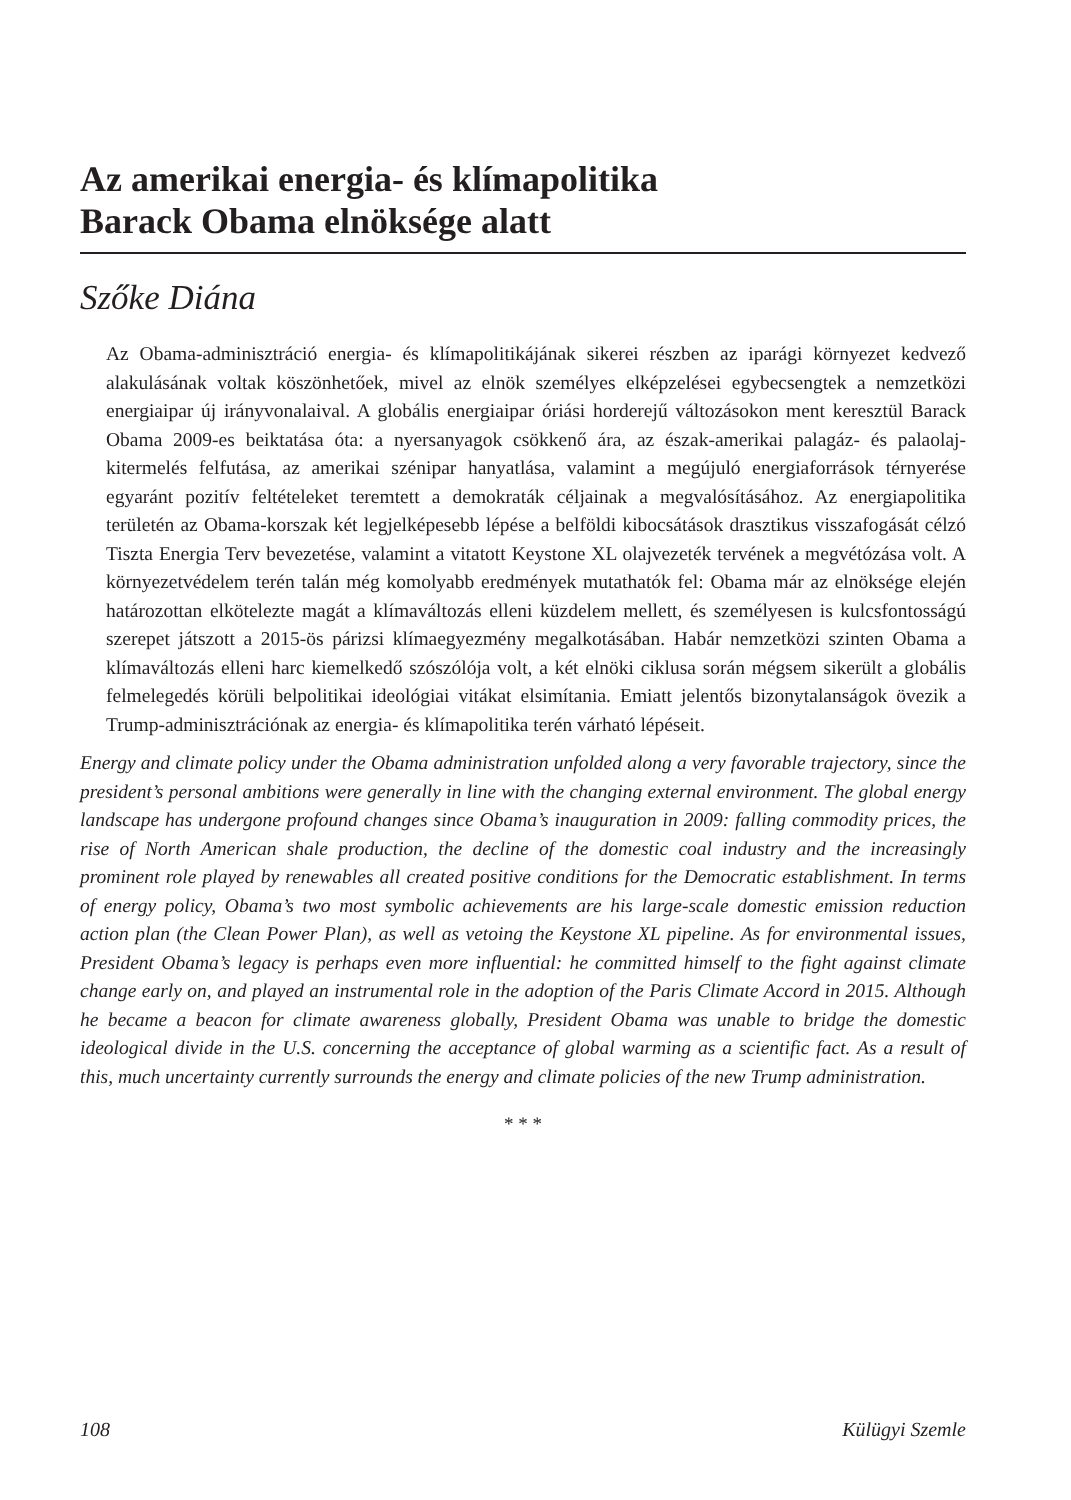Az amerikai energia- és klímapolitika
Barack Obama elnöksége alatt
Szőke Diána
Az Obama-adminisztráció energia- és klímapolitikájának sikerei részben az iparági környezet kedvező alakulásának voltak köszönhetőek, mivel az elnök személyes elképzelései egybecsengtek a nemzetközi energiaipar új irányvonalaival. A globális energiaipar óriási horderejű változásokon ment keresztül Barack Obama 2009-es beiktatása óta: a nyersanyagok csökkenő ára, az észak-amerikai palagáz- és palaolaj-kitermelés felfutása, az amerikai szénipar hanyatlása, valamint a megújuló energiaforrások térnyerése egyaránt pozitív feltételeket teremtett a demokraták céljainak a megvalósításához. Az energiapolitika területén az Obama-korszak két legjelképesebb lépése a belföldi kibocsátások drasztikus visszafogását célzó Tiszta Energia Terv bevezetése, valamint a vitatott Keystone XL olajvezeték tervének a megvétózása volt. A környezetvédelem terén talán még komolyabb eredmények mutathatók fel: Obama már az elnöksége elején határozottan elkötelezte magát a klímaváltozás elleni küzdelem mellett, és személyesen is kulcsfontosságú szerepet játszott a 2015-ös párizsi klímaegyezmény megalkotásában. Habár nemzetközi szinten Obama a klímaváltozás elleni harc kiemelkedő szószólója volt, a két elnöki ciklusa során mégsem sikerült a globális felmelegedés körüli belpolitikai ideológiai vitákat elsimítania. Emiatt jelentős bizonytalanságok övezik a Trump-adminisztrációnak az energia- és klímapolitika terén várható lépéseit.
Energy and climate policy under the Obama administration unfolded along a very favorable trajectory, since the president’s personal ambitions were generally in line with the changing external environment. The global energy landscape has undergone profound changes since Obama’s inauguration in 2009: falling commodity prices, the rise of North American shale production, the decline of the domestic coal industry and the increasingly prominent role played by renewables all created positive conditions for the Democratic establishment. In terms of energy policy, Obama’s two most symbolic achievements are his large-scale domestic emission reduction action plan (the Clean Power Plan), as well as vetoing the Keystone XL pipeline. As for environmental issues, President Obama’s legacy is perhaps even more influential: he committed himself to the fight against climate change early on, and played an instrumental role in the adoption of the Paris Climate Accord in 2015. Although he became a beacon for climate awareness globally, President Obama was unable to bridge the domestic ideological divide in the U.S. concerning the acceptance of global warming as a scientific fact. As a result of this, much uncertainty currently surrounds the energy and climate policies of the new Trump administration.
* * *
108 Külügyi Szemle